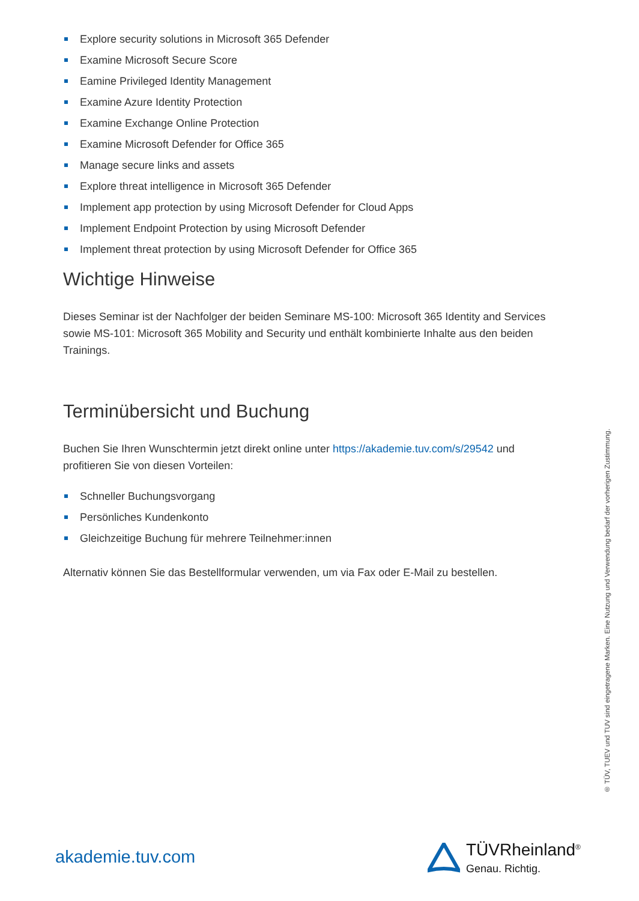Explore security solutions in Microsoft 365 Defender
Examine Microsoft Secure Score
Eamine Privileged Identity Management
Examine Azure Identity Protection
Examine Exchange Online Protection
Examine Microsoft Defender for Office 365
Manage secure links and assets
Explore threat intelligence in Microsoft 365 Defender
Implement app protection by using Microsoft Defender for Cloud Apps
Implement Endpoint Protection by using Microsoft Defender
Implement threat protection by using Microsoft Defender for Office 365
Wichtige Hinweise
Dieses Seminar ist der Nachfolger der beiden Seminare MS-100: Microsoft 365 Identity and Services sowie MS-101: Microsoft 365 Mobility and Security und enthält kombinierte Inhalte aus den beiden Trainings.
Terminübersicht und Buchung
Buchen Sie Ihren Wunschtermin jetzt direkt online unter https://akademie.tuv.com/s/29542 und profitieren Sie von diesen Vorteilen:
Schneller Buchungsvorgang
Persönliches Kundenkonto
Gleichzeitige Buchung für mehrere Teilnehmer:innen
Alternativ können Sie das Bestellformular verwenden, um via Fax oder E-Mail zu bestellen.
® TÜV, TUEV und TUV sind eingetragene Marken. Eine Nutzung und Verwendung bedarf der vorherigen Zustimmung.
akademie.tuv.com
TÜVRheinland<sup>®</sup>
Genau. Richtig.